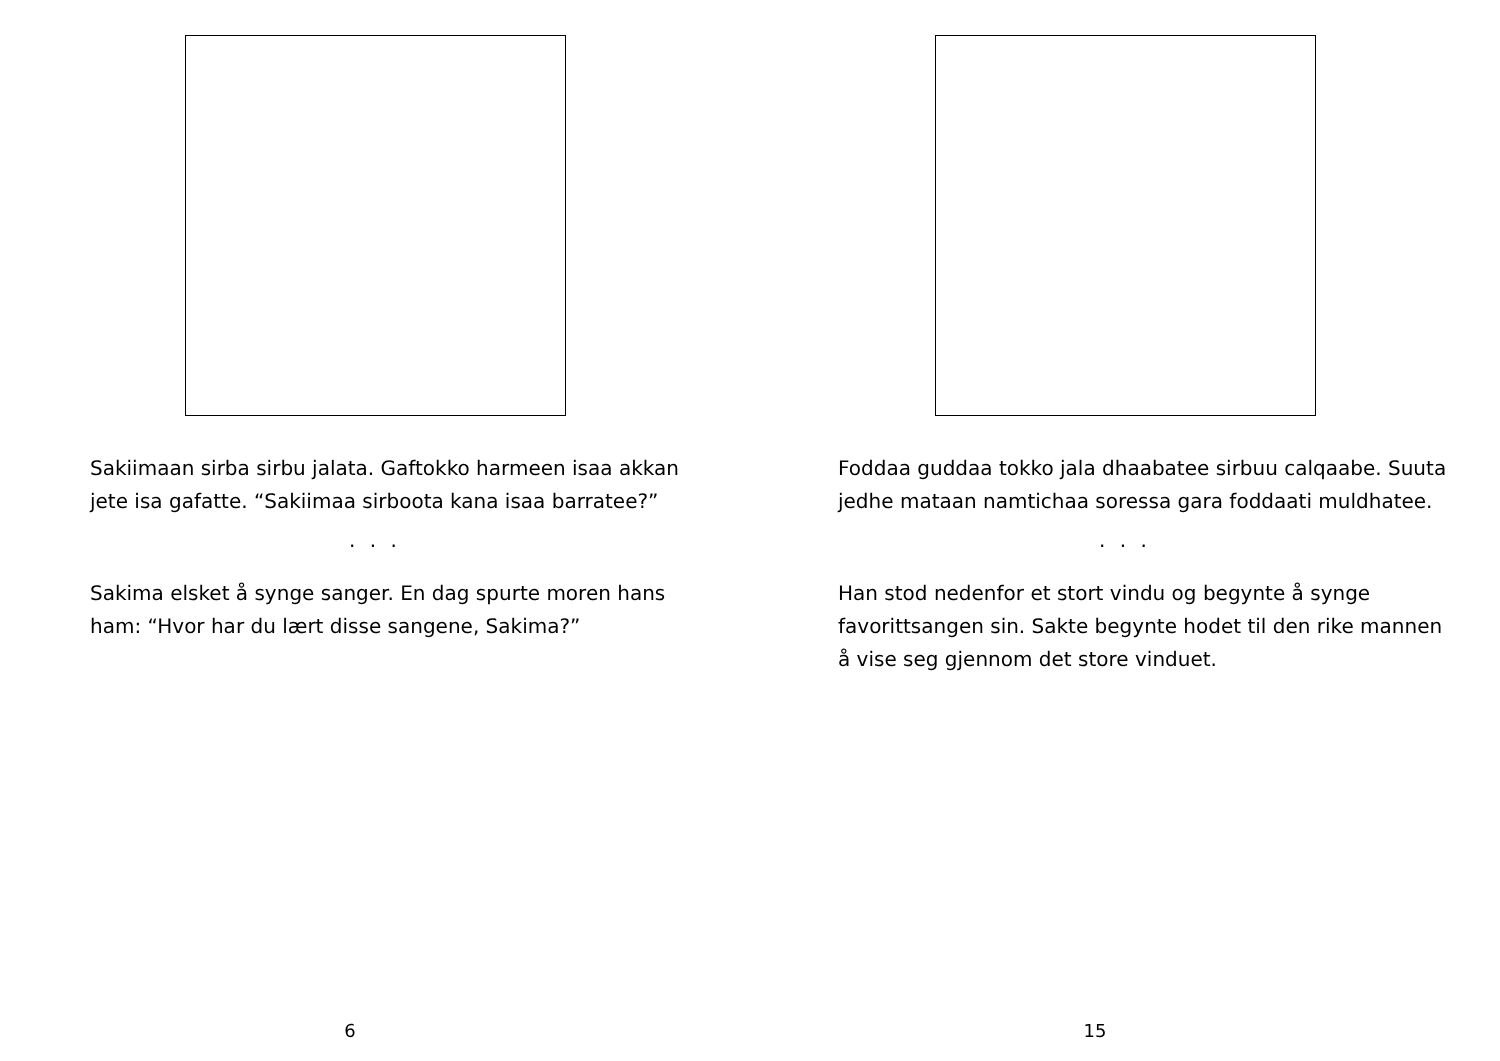Sakiimaan sirba sirbu jalata. Gaftokko harmeen isaa akkan jete isa gafatte. “Sakiimaa sirboota kana isaa barratee?”
. . .
Sakima elsket å synge sanger. En dag spurte moren hans ham: “Hvor har du lært disse sangene, Sakima?”
6
Foddaa guddaa tokko jala dhaabatee sirbuu calqaabe. Suuta jedhe mataan namtichaa soressa gara foddaati muldhatee.
. . .
Han stod nedenfor et stort vindu og begynte å synge favorittsangen sin. Sakte begynte hodet til den rike mannen å vise seg gjennom det store vinduet.
15